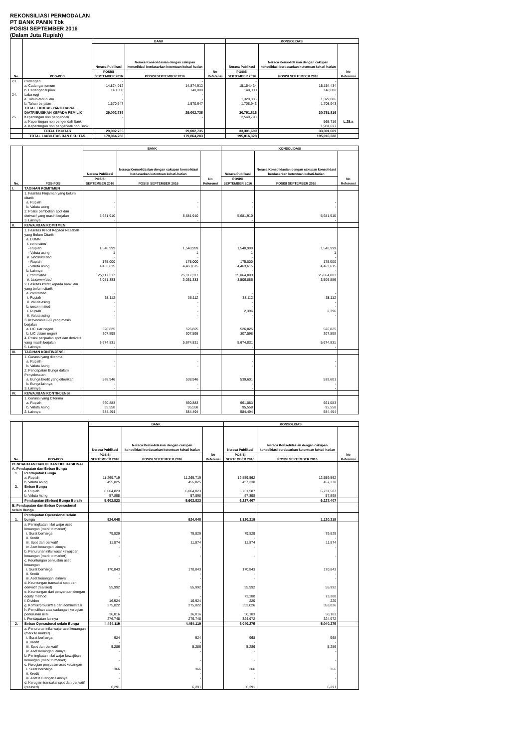REKONSILIASI PERMODALAN
PT BANK PANIN Tbk
POSISI SEPTEMBER 2016
(Dalam Juta Rupiah)
| No. | POS-POS | BANK | | | KONSOLIDASI | | |
| --- | --- | --- | --- | --- | --- | --- | --- |
| | | Neraca Publikasi | Neraca Konsolidasian dengan cakupan konsolidasi berdasarkan ketentuan kehati-hatian | No Referensi | Neraca Publikasi | Neraca Konsolidasian dengan cakupan konsolidasi berdasarkan ketentuan kehati-hatian | No Referensi |
| | | POSISI SEPTEMBER 2016 | POSISI SEPTEMBER 2016 | | POSISI SEPTEMBER 2016 | POSISI SEPTEMBER 2016 | |
| 23. | Cadangan | - | - | | - | - | |
| | a. Cadangan umum | 14,874,912 | 14,874,912 | | 15,154,434 | 15,154,434 | |
| | b. Cadangan tujuan | 140,000 | 140,000 | | 140,000 | 140,000 | |
| 24. | Laba rugi | - | - | | - | - | |
| | a. Tahun-tahun lalu | - | - | | 1,329,886 | 1,329,886 | |
| | b. Tahun berjalan | 1,570,647 | 1,570,647 | | 1,708,943 | 1,708,943 | |
| | TOTAL EKUITAS YANG DAPAT DIATRIBUSIKAN KEPADA PEMILIK | 29,002,735 | 29,002,735 | | 30,751,816 | 30,751,816 | |
| 25. | Kepentingan non pengendali | - | - | | 2,549,793 | | |
| | a. Kepentingan non pengendali Bank | | | | | 568,716 | L.25.a |
| | a. Kepentingan non pengendali non Bank | | | | | 1,981,077 | |
| | TOTAL EKUITAS | 29,002,735 | 29,002,735 | | 33,301,609 | 33,301,609 | |
| | TOTAL LIABILITAS DAN EKUITAS | 179,864,283 | 179,864,283 | | 195,016,328 | 195,016,328 | |
| No. | POS-POS | BANK | | | KONSOLIDASI | | |
| --- | --- | --- | --- | --- | --- | --- | --- |
| | | Neraca Publikasi | Neraca Konsolidasian dengan cakupan konsolidasi berdasarkan ketentuan kehati-hatian | No Referensi | Neraca Publikasi | Neraca Konsolidasian dengan cakupan konsolidasi berdasarkan ketentuan kehati-hatian | No Referensi |
| | | POSISI SEPTEMBER 2016 | POSISI SEPTEMBER 2016 | | POSISI SEPTEMBER 2016 | POSISI SEPTEMBER 2016 | |
| I. | TAGIHAN KOMITMEN | | | | | | |
| | 1. Fasilitas Pinjaman yang belum ditarik | | | | | | |
| | a. Rupiah | - | - | | - | - | |
| | b. Valuta asing | - | - | | - | - | |
| | 2. Posisi pembelian spot dan derivatif yang masih berjalan | 5,681,910 | 5,681,910 | | 5,681,910 | 5,681,910 | |
| | 3. Lainnya | - | - | | - | - | |
| II. | KEWAJIBAN KOMITMEN | | | | | | |
| | 1. Fasilitas Kredit Kepada Nasabah yang Belum Ditarik | | | | | | |
| | a. BUMN | | | | | | |
| | i. committed | | | | | | |
| | - Rupiah | 1,548,999 | 1,548,999 | | 1,548,999 | 1,548,999 | |
| | - Valuta asing | 1 | 1 | | 1 | 1 | |
| | ii. Uncommitted | - | - | | - | - | |
| | - Rupiah | 175,000 | 175,000 | | 175,000 | 175,000 | |
| | - Valuta asing | 4,463,615 | 4,463,615 | | 4,463,615 | 4,463,615 | |
| | b. Lainnya | - | - | | - | - | |
| | i. committed | 25,117,317 | 25,117,317 | | 25,064,803 | 25,064,803 | |
| | ii. Uncommitted | 3,051,383 | 3,051,383 | | 3,506,886 | 3,506,886 | |
| | 2. Fasilitas kredit kepada bank lain yang belum ditarik | | | | | | |
| | a. committed | - | - | | - | - | |
| | i. Rupiah | 38,112 | 38,112 | | 38,112 | 38,112 | |
| | ii. Valuta asing | - | - | | - | - | |
| | b. uncommitted | - | - | | - | - | |
| | i. Rupiah | - | - | | 2,396 | 2,396 | |
| | ii. Valuta asing | - | - | | - | - | |
| | 3. Irrevocable L/C yang masih berjalan | | | | | | |
| | a. L/C luar negeri | 526,825 | 526,825 | | 526,825 | 526,825 | |
| | b. L/C dalam negeri | 307,598 | 307,598 | | 307,598 | 307,598 | |
| | 4. Posisi penjualan spot dan derivatif yang masih berjalan | 5,674,831 | 5,674,831 | | 5,674,831 | 5,674,831 | |
| | 5. Lainnya | - | - | | - | - | |
| III. | TAGIHAN KONTINJENSI | | | | | | |
| | 1. Garansi yang diterima | | | | | | |
| | a. Rupiah | - | - | | - | - | |
| | b. Valuta Asing | - | - | | - | - | |
| | 2. Pendapatan Bunga dalam Penyelesaian | | | | | | |
| | a. Bunga kredit yang diberikan | 538,946 | 538,946 | | 539,601 | 539,601 | |
| | b. Bunga lainnya | - | - | | - | - | |
| | 3. Lainnya | - | - | | - | - | |
| IV. | KEWAJIBAN KONTINJENSI | | | | | | |
| | 1. Garansi yang Diterima | | | | | | |
| | a. Rupiah | 660,883 | 660,883 | | 661,083 | 661,083 | |
| | b. Valuta Asing | 95,558 | 95,558 | | 95,558 | 95,558 | |
| | 2. Lainnya | 584,494 | 584,494 | | 584,494 | 584,494 | |
| No. | POS-POS | BANK | | | KONSOLIDASI | | |
| --- | --- | --- | --- | --- | --- | --- | --- |
| | | Neraca Publikasi | Neraca Konsolidasian dengan cakupan konsolidasi berdasarkan ketentuan kehati-hatian | No Referensi | Neraca Publikasi | Neraca Konsolidasian dengan cakupan konsolidasi berdasarkan ketentuan kehati-hatian | No Referensi |
| | | POSISI SEPTEMBER 2016 | POSISI SEPTEMBER 2016 | | POSISI SEPTEMBER 2016 | POSISI SEPTEMBER 2016 | |
| PENDAPATAN DAN BEBAN OPERASIONAL | | | | | | | |
| A. Pendapatan dan Beban Bunga | | | | | | | |
| 1. | Pendapatan Bunga | | | | | | |
| | a. Rupiah | 11,269,719 | 11,269,719 | | 12,559,562 | 12,559,562 | |
| | b. Valuta Asing | 455,825 | 455,825 | | 457,330 | 457,330 | |
| 2. | Beban Bunga | | | | | | |
| | a. Rupiah | 6,064,823 | 6,064,823 | | 6,731,587 | 6,731,587 | |
| | b. Valuta Asing | 57,898 | 57,898 | | 57,898 | 57,898 | |
| | Pendapatan (Beban) Bunga Bersih | 5,602,823 | 5,602,823 | | 6,227,407 | 6,227,407 | |
| B. Pendapatan dan Beban Operasional selain Bunga | | | | | | | |
| 1. | Pendapatan Operasional selain bunga | 924,048 | 924,048 | | 1,120,219 | 1,120,219 | |
| | a. Peningkatan nilai wajar aset keuangan (mark to market) | | | | | | |
| | i. Surat berharga | 79,829 | 79,829 | | 79,829 | 79,829 | |
| | ii. Kredit | - | - | | - | - | |
| | iii. Spot dan derivatif | 11,874 | 11,874 | | 11,874 | 11,874 | |
| | iv. Aset keuangan lainnya | - | - | | - | - | |
| | b. Penurunan nilai wajar kewajiban keuangan (mark to market) | - | - | | - | - | |
| | c. Keuntungan penjualan aset keuangan | | | | | | |
| | i. Surat berharga | 170,843 | 170,843 | | 170,843 | 170,843 | |
| | ii. Kredit | - | - | | - | - | |
| | iii. Aset keuangan lainnya | - | - | | - | - | |
| | d. Keuntungan transaksi spot dan derivatif (realised) | 55,992 | 55,992 | | 55,992 | 55,992 | |
| | e. Keuntungan dari penyertaan dengan equity method | - | - | | 73,280 | 73,280 | |
| | f. Dividen | 16,924 | 16,924 | | 220 | 220 | |
| | g. Komisi/provisi/fee dan administrasi | 275,022 | 275,022 | | 353,026 | 353,026 | |
| | h. Pemulihan atas cadangan kerugian penurunan nilai | 36,816 | 36,816 | | 50,183 | 50,183 | |
| | i. Pendapatan lainnya | 276,748 | 276,748 | | 324,972 | 324,972 | |
| 2. | Beban Operasional selain Bunga | 4,454,119 | 4,454,119 | | 5,040,275 | 5,040,275 | |
| | a. Penurunan nilai wajar aset keuangan (mark to market) | | | | | | |
| | i. Surat berharga | 924 | 924 | | 968 | 968 | |
| | ii. Kredit | - | - | | - | - | |
| | iii. Spot dan derivatif | 5,286 | 5,286 | | 5,286 | 5,286 | |
| | iv. Aset keuangan lainnya | - | - | | - | - | |
| | b. Peningkatan nilai wajar kewajiban keuangan (mark to market) | - | - | | - | - | |
| | c. Kerugian penjualan aset keuangan | | | | | | |
| | i. Surat berharga | 366 | 366 | | 366 | 366 | |
| | ii. Kredit | - | - | | - | - | |
| | iii. Aset Keuangan Lainnya | - | - | | - | - | |
| | d. Kerugian transaksi spot dan derivatif (realised) | 6,291 | 6,291 | | 6,291 | 6,291 | |